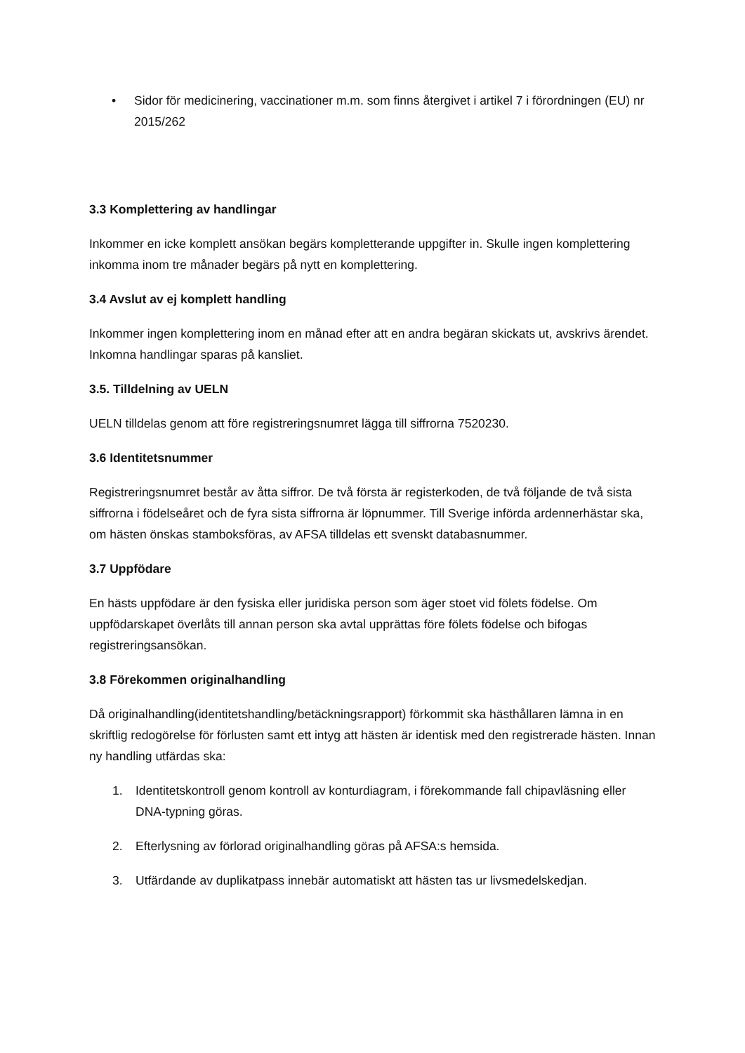• Sidor för medicinering, vaccinationer m.m. som finns återgivet i artikel 7 i förordningen (EU) nr 2015/262
3.3 Komplettering av handlingar
Inkommer en icke komplett ansökan begärs kompletterande uppgifter in. Skulle ingen komplettering inkomma inom tre månader begärs på nytt en komplettering.
3.4 Avslut av ej komplett handling
Inkommer ingen komplettering inom en månad efter att en andra begäran skickats ut, avskrivs ärendet. Inkomna handlingar sparas på kansliet.
3.5. Tilldelning av UELN
UELN tilldelas genom att före registreringsnumret lägga till siffrorna 7520230.
3.6 Identitetsnummer
Registreringsnumret består av åtta siffror. De två första är registerkoden, de två följande de två sista siffrorna i födelseåret och de fyra sista siffrorna är löpnummer. Till Sverige införda ardennerhästar ska, om hästen önskas stamboksföras, av AFSA tilldelas ett svenskt databasnummer.
3.7 Uppfödare
En hästs uppfödare är den fysiska eller juridiska person som äger stoet vid fölets födelse. Om uppfödarskapet överlåts till annan person ska avtal upprättas före fölets födelse och bifogas registreringsansökan.
3.8 Förekommen originalhandling
Då originalhandling(identitetshandling/betäckningsrapport) förkommit ska hästhållaren lämna in en skriftlig redogörelse för förlusten samt ett intyg att hästen är identisk med den registrerade hästen. Innan ny handling utfärdas ska:
1. Identitetskontroll genom kontroll av konturdiagram, i förekommande fall chipavläsning eller DNA-typning göras.
2. Efterlysning av förlorad originalhandling göras på AFSA:s hemsida.
3. Utfärdande av duplikatpass innebär automatiskt att hästen tas ur livsmedelskedjan.